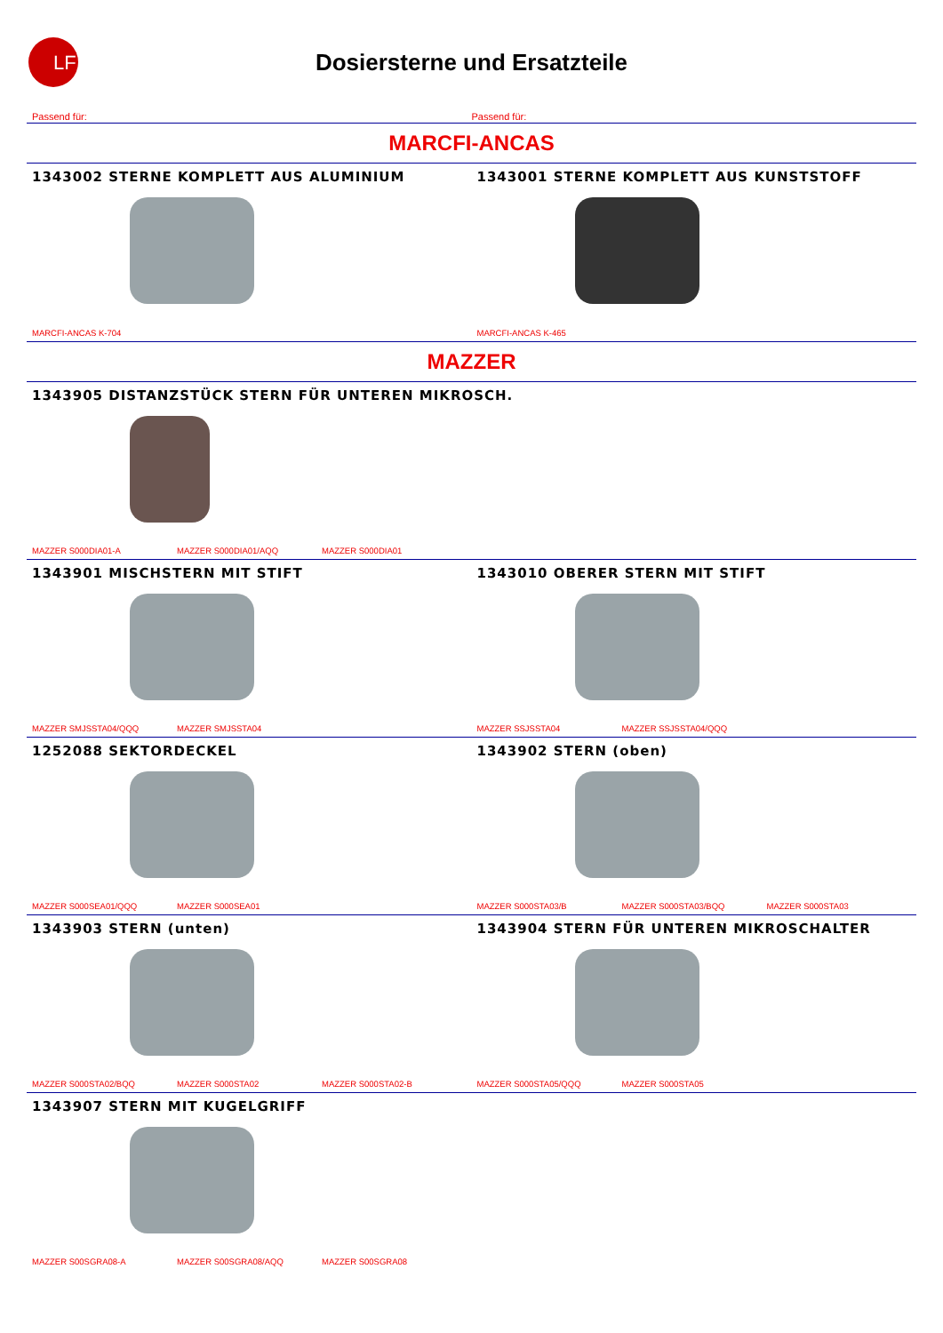LF
Dosiersterne und Ersatzteile
Passend für: Passend für:
MARCFI-ANCAS
1343002 STERNE KOMPLETT AUS ALUMINIUM
MARCFI-ANCAS K-704
1343001 STERNE KOMPLETT AUS KUNSTSTOFF
MARCFI-ANCAS K-465
MAZZER
1343905 DISTANZSTÜCK STERN FÜR UNTEREN MIKROSCH.
MAZZER S000DIA01-A MAZZER S000DIA01/AQQ MAZZER S000DIA01
1343901 MISCHSTERN MIT STIFT
MAZZER SMJSSTA04/QQQ MAZZER SMJSSTA04
1343010 OBERER STERN MIT STIFT
MAZZER SSJSSTA04 MAZZER SSJSSTA04/QQQ
1252088 SEKTORDECKEL
MAZZER S000SEA01/QQQ MAZZER S000SEA01
1343902 STERN (oben)
MAZZER S000STA03/B MAZZER S000STA03/BQQ MAZZER S000STA03
1343903 STERN (unten)
MAZZER S000STA02/BQQ MAZZER S000STA02 MAZZER S000STA02-B
1343904 STERN FÜR UNTEREN MIKROSCHALTER
MAZZER S000STA05/QQQ MAZZER S000STA05
1343907 STERN MIT KUGELGRIFF
MAZZER S00SGRA08-A MAZZER S00SGRA08/AQQ MAZZER S00SGRA08